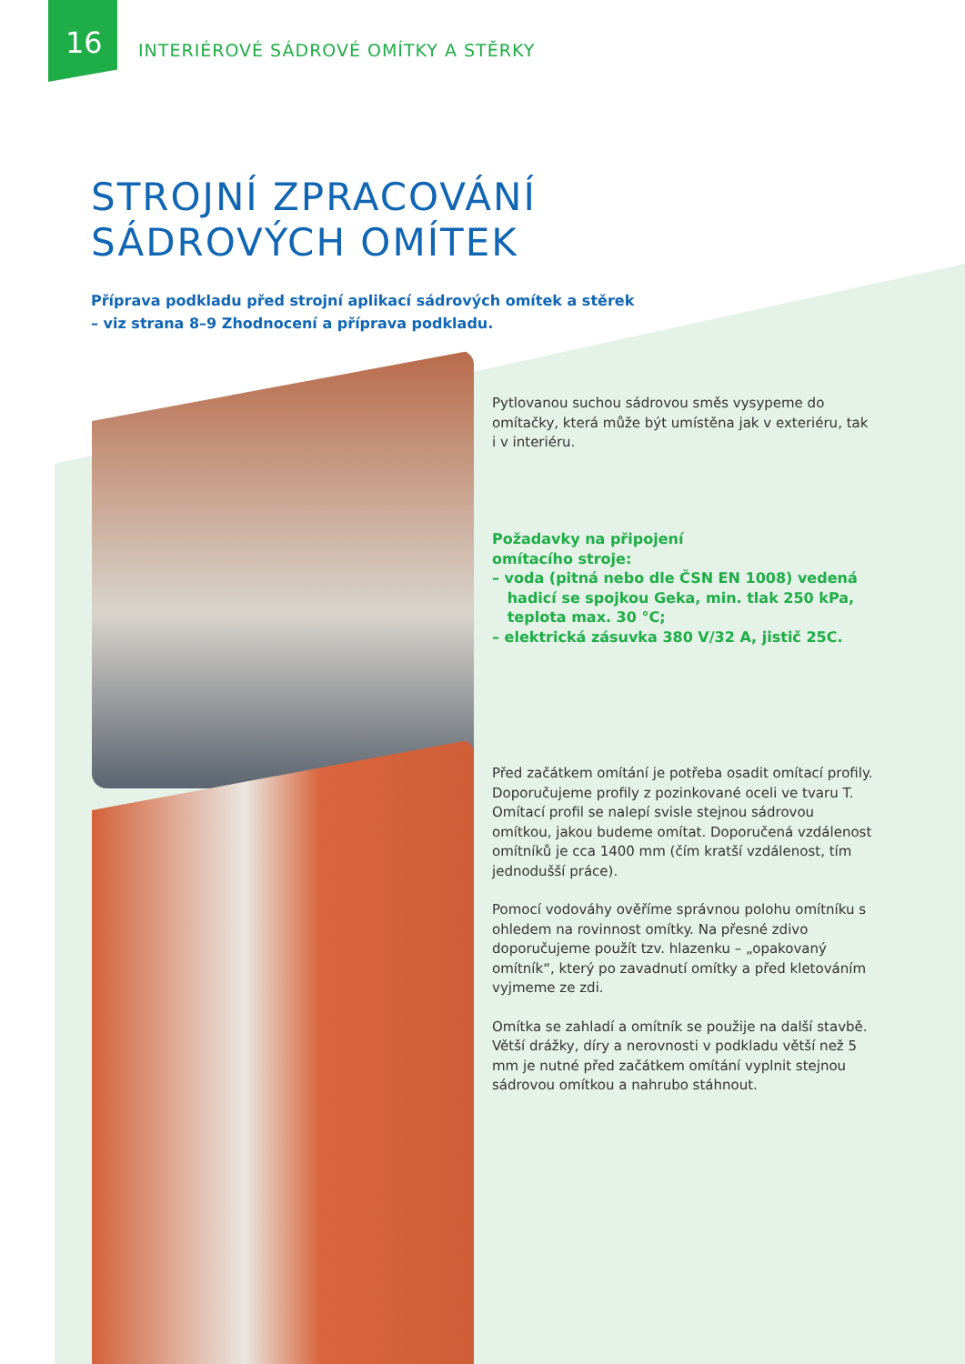16
INTERIÉROVÉ SÁDROVÉ OMÍTKY A STĚRKY
STROJNÍ ZPRACOVÁNÍ
SÁDROVÝCH OMÍTEK
Příprava podkladu před strojní aplikací sádrových omítek a stěrek
– viz strana 8–9 Zhodnocení a příprava podkladu.
Pytlovanou suchou sádrovou směs vysypeme do omítačky, která může být umístěna jak v exteriéru, tak i v interiéru.
Požadavky na připojení
omítacího stroje:
– voda (pitná nebo dle ČSN EN 1008) vedená
hadicí se spojkou Geka, min. tlak 250 kPa,
teplota max. 30 °C;
– elektrická zásuvka 380 V/32 A, jistič 25C.
Před začátkem omítání je potřeba osadit omítací profily. Doporučujeme profily z pozinkované oceli ve tvaru T. Omítací profil se nalepí svisle stejnou sádrovou omítkou, jakou budeme omítat. Doporučená vzdálenost omítníků je cca 1400 mm (čím kratší vzdálenost, tím jednodušší práce).
Pomocí vodováhy ověříme správnou polohu omítníku s ohledem na rovinnost omítky. Na přesné zdivo doporučujeme použít tzv. hlazenku – „opakovaný omítník“, který po zavadnutí omítky a před kletováním vyjmeme ze zdi.
Omítka se zahladí a omítník se použije na další stavbě. Větší drážky, díry a nerovnosti v podkladu větší než 5 mm je nutné před začátkem omítání vyplnit stejnou sádrovou omítkou a nahrubo stáhnout.